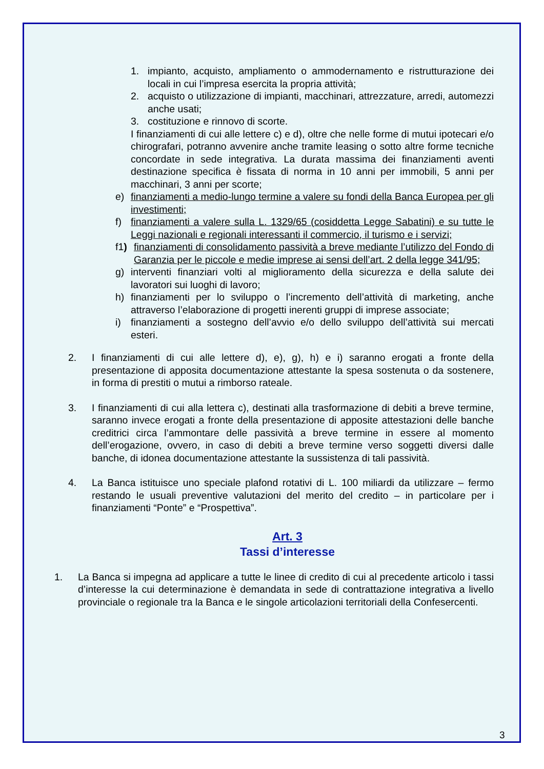1. impianto, acquisto, ampliamento o ammodernamento e ristrutturazione dei locali in cui l’impresa esercita la propria attività;
2. acquisto o utilizzazione di impianti, macchinari, attrezzature, arredi, automezzi anche usati;
3. costituzione e rinnovo di scorte.
I finanziamenti di cui alle lettere c) e d), oltre che nelle forme di mutui ipotecari e/o chirografari, potranno avvenire anche tramite leasing o sotto altre forme tecniche concordate in sede integrativa. La durata massima dei finanziamenti aventi destinazione specifica è fissata di norma in 10 anni per immobili, 5 anni per macchinari, 3 anni per scorte;
e) finanziamenti a medio-lungo termine a valere su fondi della Banca Europea per gli investimenti;
f) finanziamenti a valere sulla L. 1329/65 (cosiddetta Legge Sabatini) e su tutte le Leggi nazionali e regionali interessanti il commercio, il turismo e i servizi;
f1) finanziamenti di consolidamento passività a breve mediante l’utilizzo del Fondo di Garanzia per le piccole e medie imprese ai sensi dell’art. 2 della legge 341/95;
g) interventi finanziari volti al miglioramento della sicurezza e della salute dei lavoratori sui luoghi di lavoro;
h) finanziamenti per lo sviluppo o l’incremento dell’attività di marketing, anche attraverso l’elaborazione di progetti inerenti gruppi di imprese associate;
i) finanziamenti a sostegno dell’avvio e/o dello sviluppo dell’attività sui mercati esteri.
2. I finanziamenti di cui alle lettere d), e), g), h) e i) saranno erogati a fronte della presentazione di apposita documentazione attestante la spesa sostenuta o da sostenere, in forma di prestiti o mutui a rimborso rateale.
3. I finanziamenti di cui alla lettera c), destinati alla trasformazione di debiti a breve termine, saranno invece erogati a fronte della presentazione di apposite attestazioni delle banche creditrici circa l’ammontare delle passività a breve termine in essere al momento dell’erogazione, ovvero, in caso di debiti a breve termine verso soggetti diversi dalle banche, di idonea documentazione attestante la sussistenza di tali passività.
4. La Banca istituisce uno speciale plafond rotativi di L. 100 miliardi da utilizzare – fermo restando le usuali preventive valutazioni del merito del credito – in particolare per i finanziamenti “Ponte” e “Prospettiva”.
Art. 3
Tassi d’interesse
1. La Banca si impegna ad applicare a tutte le linee di credito di cui al precedente articolo i tassi d’interesse la cui determinazione è demandata in sede di contrattazione integrativa a livello provinciale o regionale tra la Banca e le singole articolazioni territoriali della Confesercenti.
3